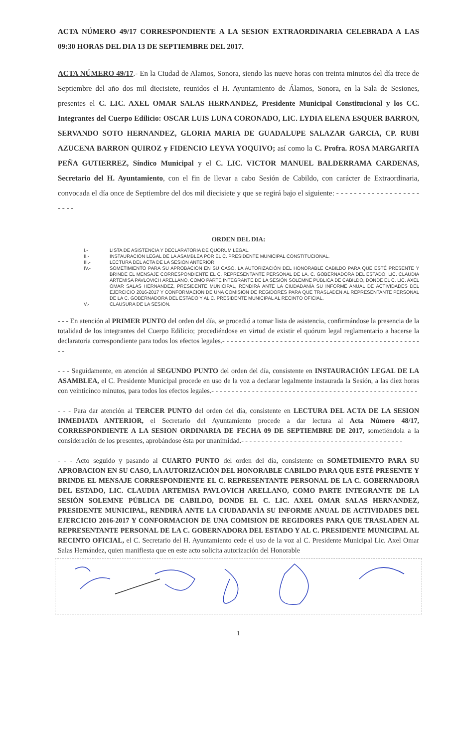ACTA NÚMERO 49/17 CORRESPONDIENTE A LA SESION EXTRAORDINARIA CELEBRADA A LAS 09:30 HORAS DEL DIA 13 DE SEPTIEMBRE DEL 2017.
ACTA NÚMERO 49/17.- En la Ciudad de Alamos, Sonora, siendo las nueve horas con treinta minutos del día trece de Septiembre del año dos mil diecisiete, reunidos el H. Ayuntamiento de Álamos, Sonora, en la Sala de Sesiones, presentes el C. LIC. AXEL OMAR SALAS HERNANDEZ, Presidente Municipal Constitucional y los CC. Integrantes del Cuerpo Edilicio: OSCAR LUIS LUNA CORONADO, LIC. LYDIA ELENA ESQUER BARRON, SERVANDO SOTO HERNANDEZ, GLORIA MARIA DE GUADALUPE SALAZAR GARCIA, CP. RUBI AZUCENA BARRON QUIROZ y FIDENCIO LEYVA YOQUIVO; así como la C. Profra. ROSA MARGARITA PEÑA GUTIERREZ, Síndico Municipal y el C. LIC. VICTOR MANUEL BALDERRAMA CARDENAS, Secretario del H. Ayuntamiento, con el fin de llevar a cabo Sesión de Cabildo, con carácter de Extraordinaria, convocada el día once de Septiembre del dos mil diecisiete y que se regirá bajo el siguiente: - - - - - - - - - - - - - - - - - - - - - - -
ORDEN DEL DIA:
I.- LISTA DE ASISTENCIA Y DECLARATORIA DE QUORUM LEGAL.
II.- INSTAURACION LEGAL DE LA ASAMBLEA POR EL C. PRESIDENTE MUNICIPAL CONSTITUCIONAL.
III.- LECTURA DEL ACTA DE LA SESION ANTERIOR
IV.- SOMETIMIENTO PARA SU APROBACION EN SU CASO, LA AUTORIZACIÓN DEL HONORABLE CABILDO PARA QUE ESTÉ PRESENTE Y BRINDE EL MENSAJE CORRESPONDIENTE EL C. REPRESENTANTE PERSONAL DE LA. C. GOBERNADORA DEL ESTADO, LIC. CLAUDIA ARTEMISA PAVLOVICH ARELLANO, COMO PARTE INTEGRANTE DE LA SESIÓN SOLEMNE PÚBLICA DE CABILDO, DONDE EL C. LIC. AXEL OMAR SALAS HERNANDEZ, PRESIDENTE MUNICIPAL, RENDIRÁ ANTE LA CIUDADANÍA SU INFORME ANUAL DE ACTIVIDADES DEL EJERCICIO 2016-2017 Y CONFORMACION DE UNA COMISION DE REGIDORES PARA QUE TRASLADEN AL REPRESENTANTE PERSONAL DE LA C. GOBERNADORA DEL ESTADO Y AL C. PRESIDENTE MUNICIPAL AL RECINTO OFICIAL.
V.- CLAUSURA DE LA SESION.
- - - En atención al PRIMER PUNTO del orden del día, se procedió a tomar lista de asistencia, confirmándose la presencia de la totalidad de los integrantes del Cuerpo Edilicio; procediéndose en virtud de existir el quórum legal reglamentario a hacerse la declaratoria correspondiente para todos los efectos legales.- - - - - - - - - - - - - - - - - - - - - - - - - - - - - - - - - - - - - - - - - - - - - - - - - -
- - - Seguidamente, en atención al SEGUNDO PUNTO del orden del día, consistente en INSTAURACIÓN LEGAL DE LA ASAMBLEA, el C. Presidente Municipal procede en uso de la voz a declarar legalmente instaurada la Sesión, a las diez horas con veinticinco minutos, para todos los efectos legales.- - - - - - - - - - - - - - - - - - - - - - - - - - - - - - - - - - - - - - - - - - - - - - - - - - -
- - - Para dar atención al TERCER PUNTO del orden del día, consistente en LECTURA DEL ACTA DE LA SESION INMEDIATA ANTERIOR, el Secretario del Ayuntamiento procede a dar lectura al Acta Número 48/17, CORRESPONDIENTE A LA SESION ORDINARIA DE FECHA 09 DE SEPTIEMBRE DE 2017, sometiéndola a la consideración de los presentes, aprobándose ésta por unanimidad.- - - - - - - - - - - - - - - - - - - - - - - - - - - - - - - - - - - - - - - -
- - - Acto seguido y pasando al CUARTO PUNTO del orden del día, consistente en SOMETIMIENTO PARA SU APROBACION EN SU CASO, LA AUTORIZACIÓN DEL HONORABLE CABILDO PARA QUE ESTÉ PRESENTE Y BRINDE EL MENSAJE CORRESPONDIENTE EL C. REPRESENTANTE PERSONAL DE LA C. GOBERNADORA DEL ESTADO, LIC. CLAUDIA ARTEMISA PAVLOVICH ARELLANO, COMO PARTE INTEGRANTE DE LA SESIÓN SOLEMNE PÚBLICA DE CABILDO, DONDE EL C. LIC. AXEL OMAR SALAS HERNANDEZ, PRESIDENTE MUNICIPAL, RENDIRÁ ANTE LA CIUDADANÍA SU INFORME ANUAL DE ACTIVIDADES DEL EJERCICIO 2016-2017 Y CONFORMACION DE UNA COMISION DE REGIDORES PARA QUE TRASLADEN AL REPRESENTANTE PERSONAL DE LA C. GOBERNADORA DEL ESTADO Y AL C. PRESIDENTE MUNICIPAL AL RECINTO OFICIAL, el C. Secretario del H. Ayuntamiento cede el uso de la voz al C. Presidente Municipal Lic. Axel Omar Salas Hernández, quien manifiesta que en este acto solicita autorización del Honorable
1